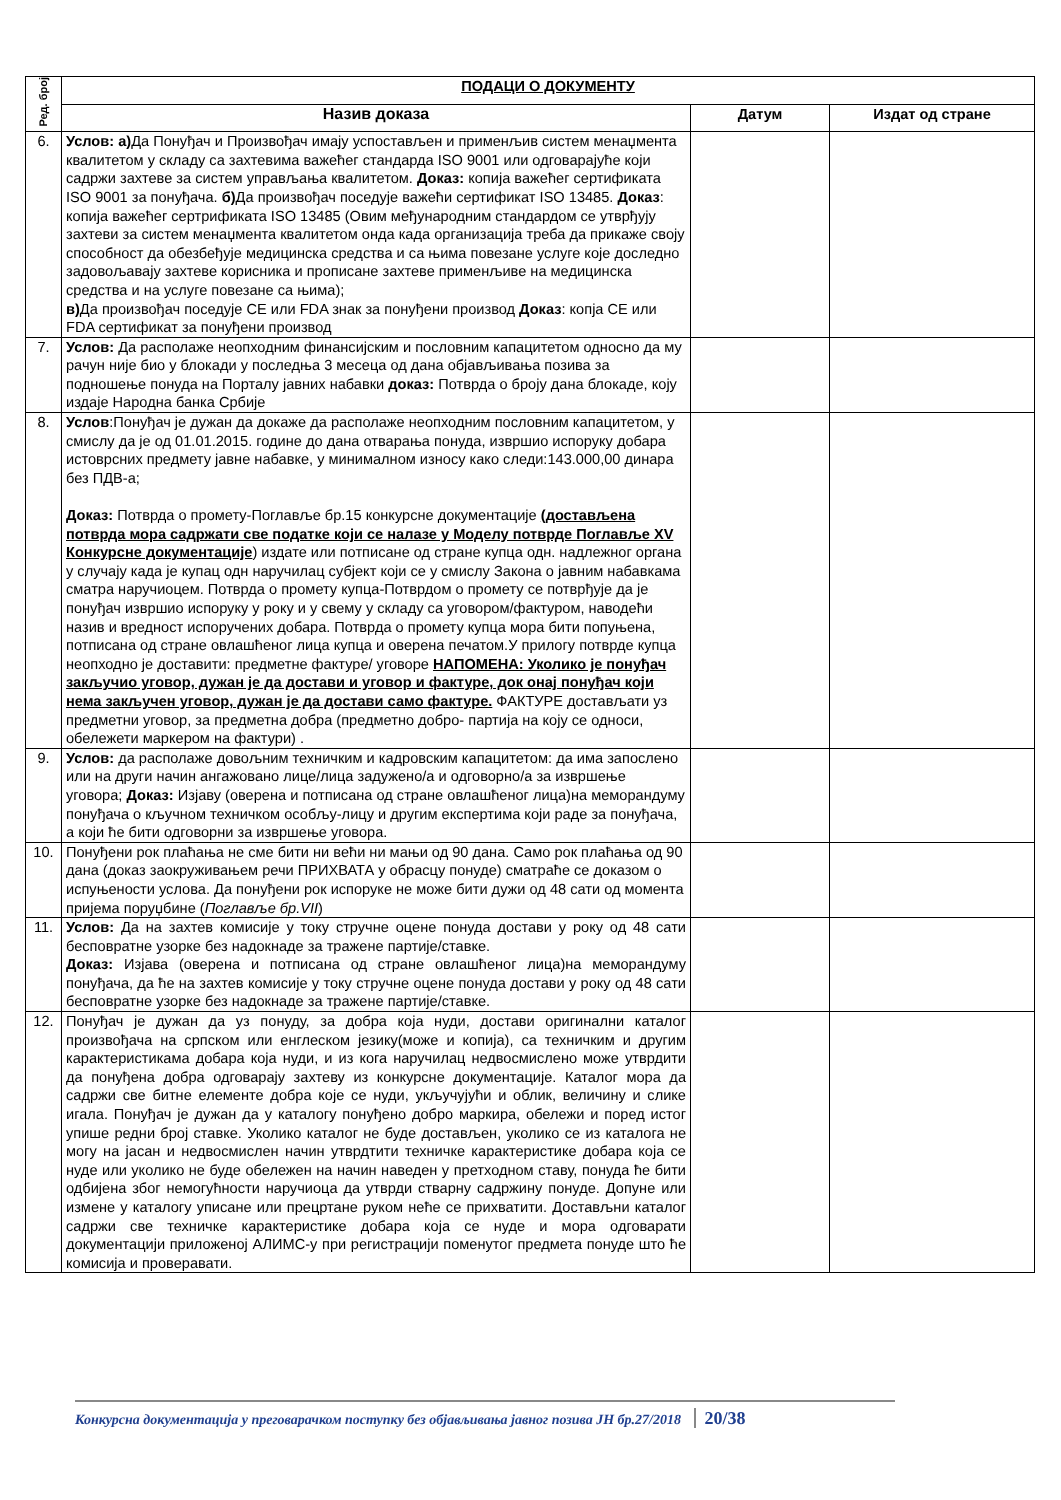| Ред. број | ПОДАЦИ О ДОКУМЕНТУ | | |
| --- | --- | --- | --- |
| | Назив доказа | Датум | Издат од стране |
| 6. | Услов: а) Да Понуђач и Произвођач имају успостављен и применљив систем менаџмента квалитетом у складу са захтевима важећег стандарда ISO 9001 или одговарајуће који садржи захтеве за систем управљања квалитетом. Доказ: копија важећег сертификата ISO 9001 за понуђача. б) Да произвођач поседује важећи сертификат ISO 13485. Доказ : копија важећег сертрификата ISO 13485 (Овим међународним стандардом се утврђују захтеви за систем менаџмента квалитетом онда када организација треба да прикаже своју способност да обезбеђује медицинска средства и са њима повезане услуге које доследно задовољавају захтеве корисника и прописане захтеве применљиве на медицинска средства и на услуге повезане са њима); в) Да произвођач поседује CE или FDA знак за понуђени производ Доказ : копја CE или FDA сертификат за понуђени производ | | |
| 7. | Услов: Да располаже неопходним финансијским и пословним капацитетом односно да му рачун није био у блокади у последња 3 месеца од дана објављивања позива за подношење понуда на Порталу јавних набавки доказ: Потврда о броју дана блокаде, коју издаје Народна банка Србије | | |
| 8. | Услов :Понуђач је дужан да докаже да располаже неопходним пословним капацитетом, у смислу да је од 01.01.2015. године до дана отварања понуда, извршио испоруку добара истоврсних предмету јавне набавке, у минималном износу како следи:143.000,00 динара без ПДВ-а; Доказ: Потврда о промету-Поглавље бр.15 конкурсне документације (достављена потврда мора садржати све податке који се налазе у Моделу потврде Поглавље XV Конкурсне документације ) издате или потписане од стране купца одн. надлежног органа у случају када је купац одн наручилац субјект који се у смислу Закона о јавним набавкама сматра наручиоцем. Потврда о промету купца-Потврдом о промету се потврђује да је понуђач извршио испоруку у року и у свему у складу са уговором/фактуром, наводећи назив и вредност испоручених добара. Потврда о промету купца мора бити попуњена, потписана од стране овлашћеног лица купца и оверена печатом.У прилогу потврде купца неопходно је доставити: предметне фактуре/ уговоре НАПОМЕНА: Уколико је понуђач закључио уговор, дужан је да достави и уговор и фактуре, док онај понуђач који нема закључен уговор, дужан је да достави само фактуре. ФАКТУРЕ достављати уз предметни уговор, за предметна добра (предметно добро- партија на коју се односи, обележети маркером на фактури) . | | |
| 9. | Услов: да располаже довољним техничким и кадровским капацитетом: да има запослено или на други начин ангажовано лице/лица задужено/а и одговорно/а за извршење уговора; Доказ: Изјаву (оверена и потписана од стране овлашћеног лица)на меморандуму понуђача о кључном техничком особљу-лицу и другим експертима који раде за понуђача, а који ће бити одговорни за извршење уговора. | | |
| 10. | Понуђени рок плаћања не сме бити ни већи ни мањи од 90 дана. Само рок плаћања од 90 дана (доказ заокруживањем речи ПРИХВАТА у обрасцу понуде) сматраће се доказом о испуњености услова. Да понуђени рок испоруке не може бити дужи од 48 сати од момента пријема поруџбине ( Поглавље бр.VII ) | | |
| 11. | Услов: Да на захтев комисије у току стручне оцене понуда достави у року од 48 сати бесповратне узорке без надокнаде за тражене партије/ставке. Доказ: Изјава (оверена и потписана од стране овлашћеног лица)на меморандуму понуђача, да ће на захтев комисије у току стручне оцене понуда достави у року од 48 сати бесповратне узорке без надокнаде за тражене партије/ставке. | | |
| 12. | Понуђач је дужан да уз понуду, за добра која нуди, достави оригинални каталог произвођача на српском или енглеском језику(може и копија), са техничким и другим карактеристикама добара која нуди, и из кога наручилац недвосмислено може утврдити да понуђена добра одговарају захтеву из конкурсне документације. Каталог мора да садржи све битне елементе добра које се нуди, укључујући и облик, величину и слике игала. Понуђач је дужан да у каталогу понуђено добро маркира, обележи и поред истог упише редни број ставке. Уколико каталог не буде достављен, уколико се из каталога не могу на јасан и недвосмислен начин утврдтити техничке карактеристике добара која се нуде или уколико не буде обележен на начин наведен у претходном ставу, понуда ће бити одбијена због немогућности наручиоца да утврди стварну садржину понуде. Допуне или измене у каталогу уписане или прецртане руком неће се прихватити. Достављни каталог садржи све техничке карактеристике добара која се нуде и мора одговарати документацији приложеној АЛИМС-у при регистрацији поменутог предмета понуде што ће комисија и проверавати. | | |
Конкурсна документација у преговарачком поступку без објављивања јавног позива ЈН бр.27/2018 20/38